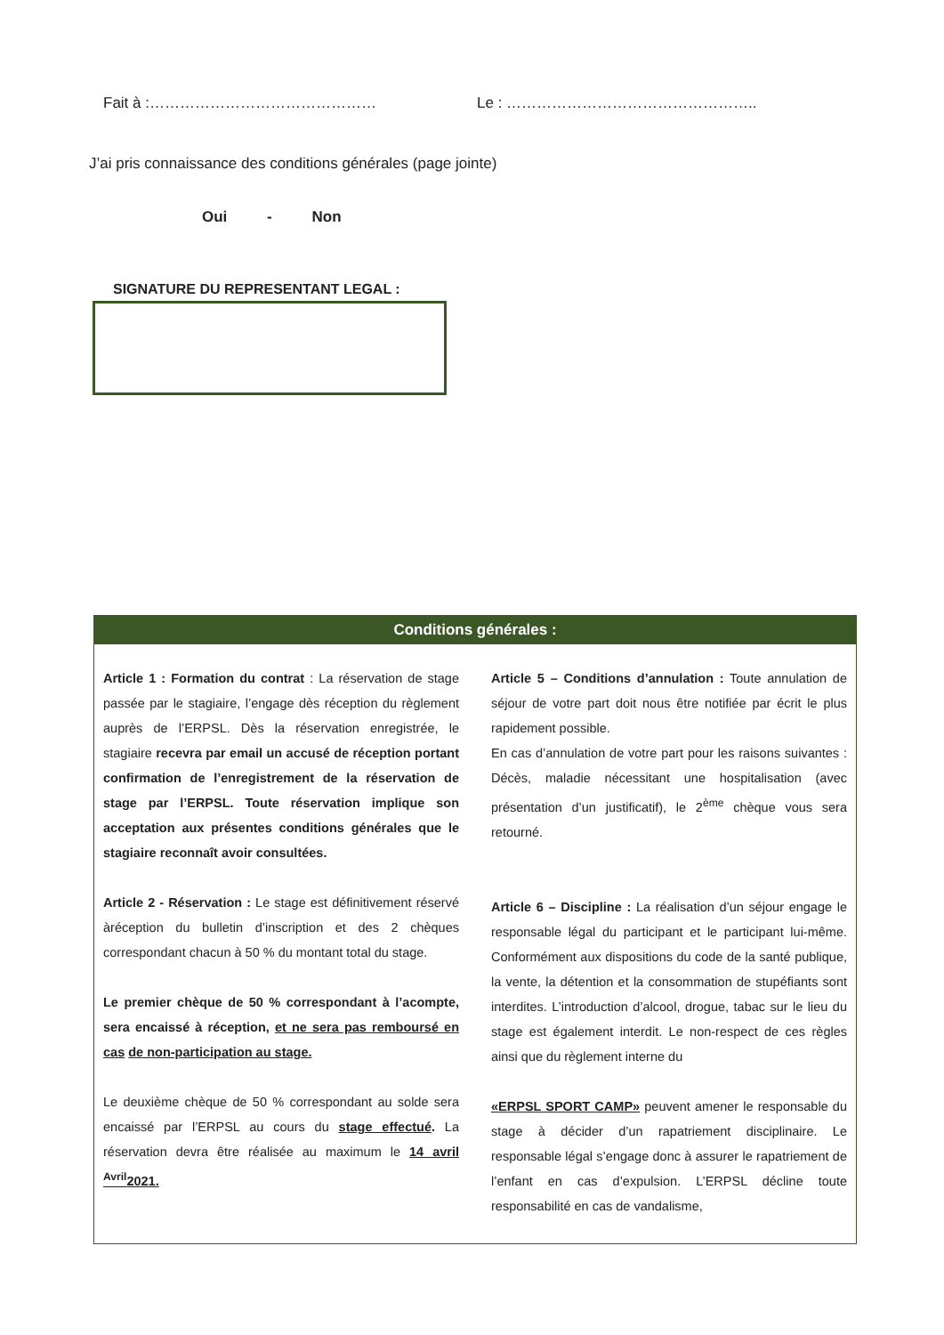Fait à :……………………………………… Le : …………………………………………..
J’ai pris connaissance des conditions générales (page jointe)
Oui - Non
SIGNATURE DU REPRESENTANT LEGAL :
Conditions générales :
Article 1 : Formation du contrat : La réservation de stage passée par le stagiaire, l’engage dès réception du règlement auprès de l’ERPSL. Dès la réservation enregistrée, le stagiaire recevra par email un accusé de réception portant confirmation de l’enregistrement de la réservation de stage par l’ERPSL. Toute réservation implique son acceptation aux présentes conditions générales que le stagiaire reconnaît avoir consultées.
Article 2 - Réservation : Le stage est définitivement réservé àréception du bulletin d’inscription et des 2 chèques correspondant chacun à 50 % du montant total du stage.
Le premier chèque de 50 % correspondant à l’acompte, sera encaissé à réception, et ne sera pas remboursé en cas de non-participation au stage.
Le deuxième chèque de 50 % correspondant au solde sera encaissé par l’ERPSL au cours du stage effectué. La réservation devra être réalisée au maximum le 14 avril <sup>Avril</sup>2021.
Article 5 – Conditions d’annulation : Toute annulation de séjour de votre part doit nous être notifiée par écrit le plus rapidement possible.
En cas d’annulation de votre part pour les raisons suivantes : Décès, maladie nécessitant une hospitalisation (avec présentation d’un justificatif), le 2<sup>ème</sup> chèque vous sera retourné.
Article 6 – Discipline : La réalisation d’un séjour engage le responsable légal du participant et le participant lui-même. Conformément aux dispositions du code de la santé publique, la vente, la détention et la consommation de stupéfiants sont interdites. L’introduction d’alcool, drogue, tabac sur le lieu du stage est également interdit. Le non-respect de ces règles ainsi que du règlement interne du
«ERPSL SPORT CAMP» peuvent amener le responsable du stage à décider d’un rapatriement disciplinaire. Le responsable légal s’engage donc à assurer le rapatriement de l’enfant en cas d’expulsion. L’ERPSL décline toute responsabilité en cas de vandalisme,